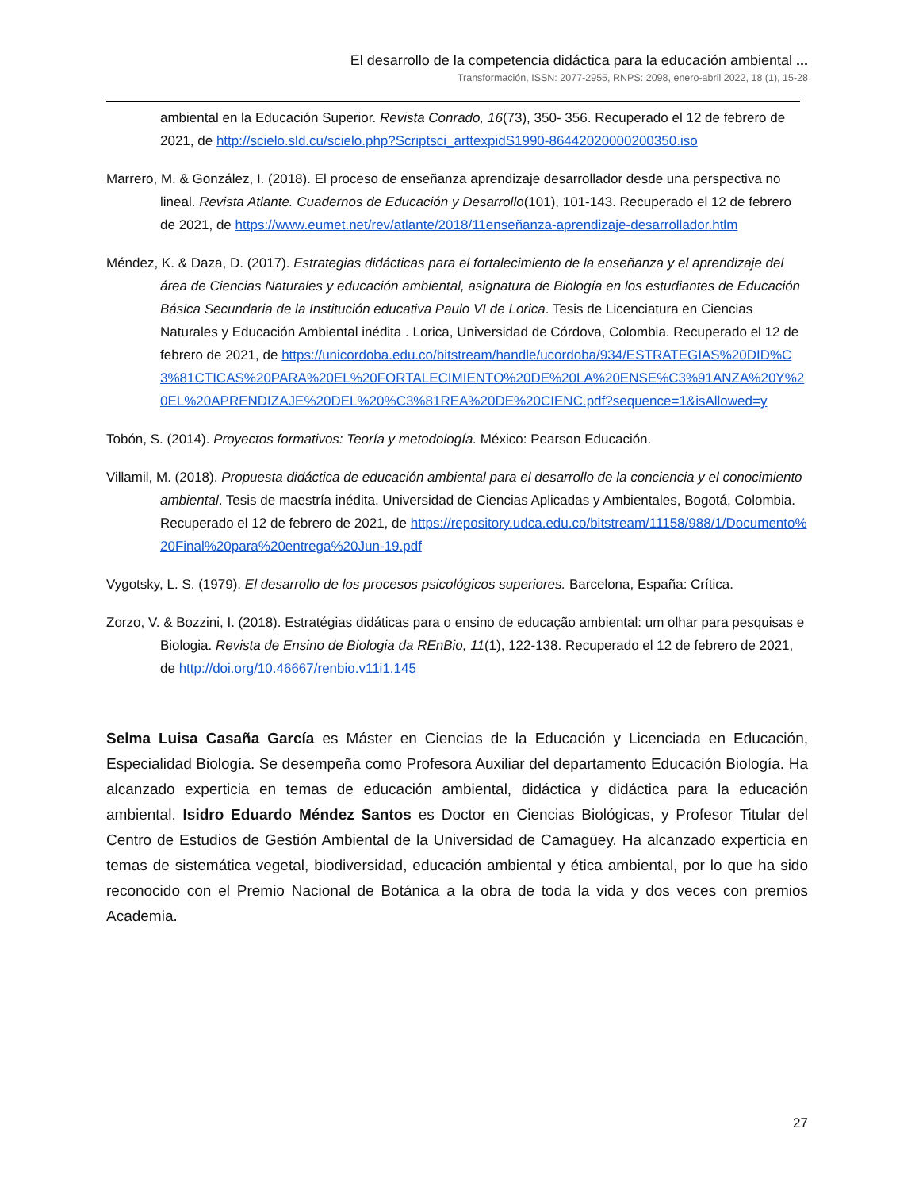El desarrollo de la competencia didáctica para la educación ambiental ...
Transformación, ISSN: 2077-2955, RNPS: 2098, enero-abril 2022, 18 (1), 15-28
ambiental en la Educación Superior. Revista Conrado, 16(73), 350- 356. Recuperado el 12 de febrero de 2021, de http://scielo.sld.cu/scielo.php?Scriptsci_arttexpidS1990-86442020000200350.iso
Marrero, M. & González, I. (2018). El proceso de enseñanza aprendizaje desarrollador desde una perspectiva no lineal. Revista Atlante. Cuadernos de Educación y Desarrollo(101), 101-143. Recuperado el 12 de febrero de 2021, de https://www.eumet.net/rev/atlante/2018/11enseñanza-aprendizaje-desarrollador.htlm
Méndez, K. & Daza, D. (2017). Estrategias didácticas para el fortalecimiento de la enseñanza y el aprendizaje del área de Ciencias Naturales y educación ambiental, asignatura de Biología en los estudiantes de Educación Básica Secundaria de la Institución educativa Paulo VI de Lorica. Tesis de Licenciatura en Ciencias Naturales y Educación Ambiental inédita . Lorica, Universidad de Córdova, Colombia. Recuperado el 12 de febrero de 2021, de https://unicordoba.edu.co/bitstream/handle/ucordoba/934/ESTRATEGIAS%20DID%C3%81CTICAS%20PARA%20EL%20FORTALECIMIENTO%20DE%20LA%20ENSE%C3%91ANZA%20Y%20EL%20APRENDIZAJE%20DEL%20%C3%81REA%20DE%20CIENC.pdf?sequence=1&isAllowed=y
Tobón, S. (2014). Proyectos formativos: Teoría y metodología. México: Pearson Educación.
Villamil, M. (2018). Propuesta didáctica de educación ambiental para el desarrollo de la conciencia y el conocimiento ambiental. Tesis de maestría inédita. Universidad de Ciencias Aplicadas y Ambientales, Bogotá, Colombia. Recuperado el 12 de febrero de 2021, de https://repository.udca.edu.co/bitstream/11158/988/1/Documento%20Final%20para%20entrega%20Jun-19.pdf
Vygotsky, L. S. (1979). El desarrollo de los procesos psicológicos superiores. Barcelona, España: Crítica.
Zorzo, V. & Bozzini, I. (2018). Estratégias didáticas para o ensino de educação ambiental: um olhar para pesquisas e Biologia. Revista de Ensino de Biologia da REnBio, 11(1), 122-138. Recuperado el 12 de febrero de 2021, de http://doi.org/10.46667/renbio.v11i1.145
Selma Luisa Casaña García es Máster en Ciencias de la Educación y Licenciada en Educación, Especialidad Biología. Se desempeña como Profesora Auxiliar del departamento Educación Biología. Ha alcanzado experticia en temas de educación ambiental, didáctica y didáctica para la educación ambiental. Isidro Eduardo Méndez Santos es Doctor en Ciencias Biológicas, y Profesor Titular del Centro de Estudios de Gestión Ambiental de la Universidad de Camagüey. Ha alcanzado experticia en temas de sistemática vegetal, biodiversidad, educación ambiental y ética ambiental, por lo que ha sido reconocido con el Premio Nacional de Botánica a la obra de toda la vida y dos veces con premios Academia.
27